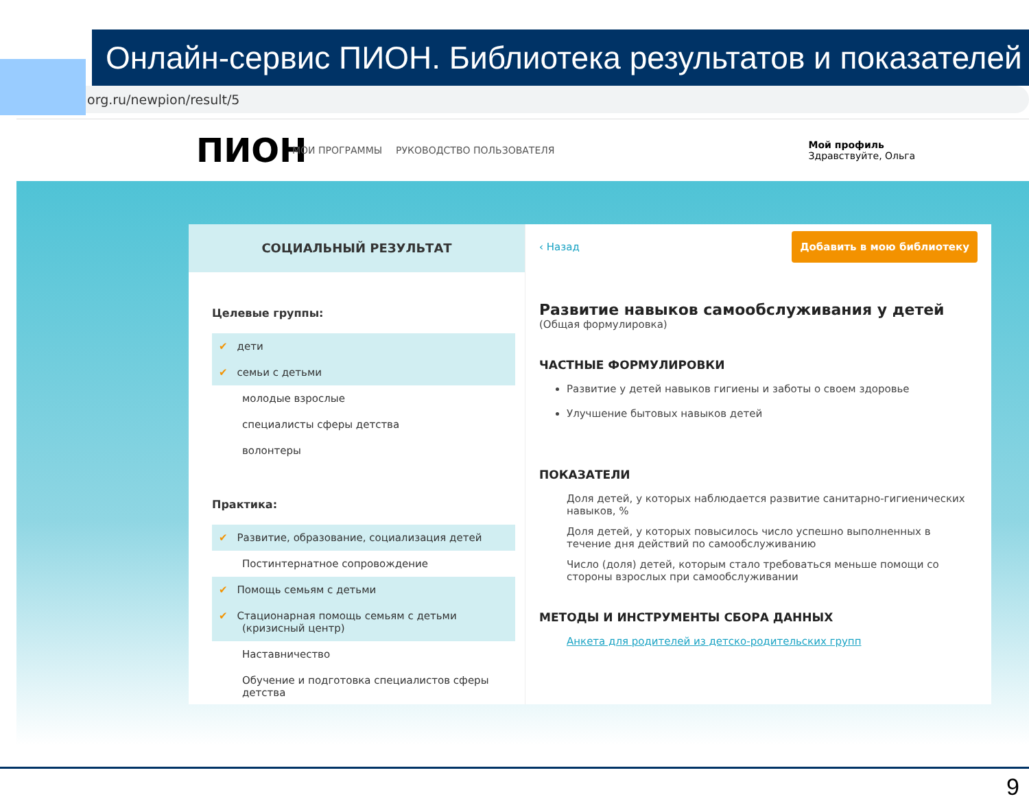Онлайн-сервис ПИОН. Библиотека результатов и показателей
pion.org.ru/newpion/result/5
ПИОН МОИ ПРОГРАММЫ РУКОВОДСТВО ПОЛЬЗОВАТЕЛЯ Мой профиль
Здравствуйте, Ольга
СОЦИАЛЬНЫЙ РЕЗУЛЬТАТ
Целевые группы:
✔ дети
✔ семьи с детьми
молодые взрослые
специалисты сферы детства
волонтеры
Практика:
✔ Развитие, образование, социализация детей
Постинтернатное сопровождение
✔ Помощь семьям с детьми
✔ Стационарная помощь семьям с детьми (кризисный центр)
Наставничество
Обучение и подготовка специалистов сферы детства
Добавить в мою библиотеку
‹ Назад
Развитие навыков самообслуживания у детей
(Общая формулировка)
ЧАСТНЫЕ ФОРМУЛИРОВКИ
Развитие у детей навыков гигиены и заботы о своем здоровье
Улучшение бытовых навыков детей
ПОКАЗАТЕЛИ
Доля детей, у которых наблюдается развитие санитарно-гигиенических навыков, %
Доля детей, у которых повысилось число успешно выполненных в течение дня действий по самообслуживанию
Число (доля) детей, которым стало требоваться меньше помощи со стороны взрослых при самообслуживании
МЕТОДЫ И ИНСТРУМЕНТЫ СБОРА ДАННЫХ
Анкета для родителей из детско-родительских групп
9